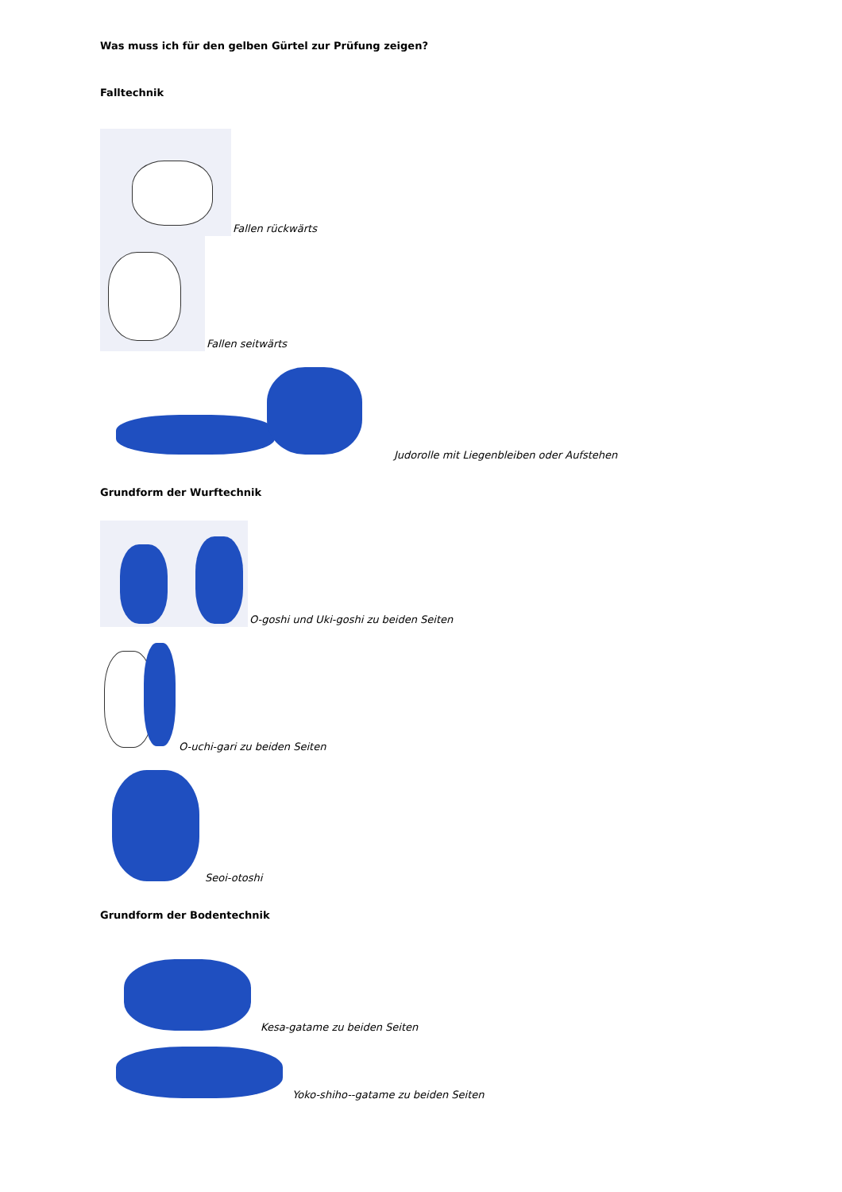Was muss ich für den gelben Gürtel zur Prüfung zeigen?
Falltechnik
Fallen rückwärts
Fallen seitwärts
Judorolle mit Liegenbleiben oder Aufstehen
Grundform der Wurftechnik
O-goshi und Uki-goshi zu beiden Seiten
O-uchi-gari zu beiden Seiten
Seoi-otoshi
Grundform der Bodentechnik
Kesa-gatame zu beiden Seiten
Yoko-shiho--gatame zu beiden Seiten